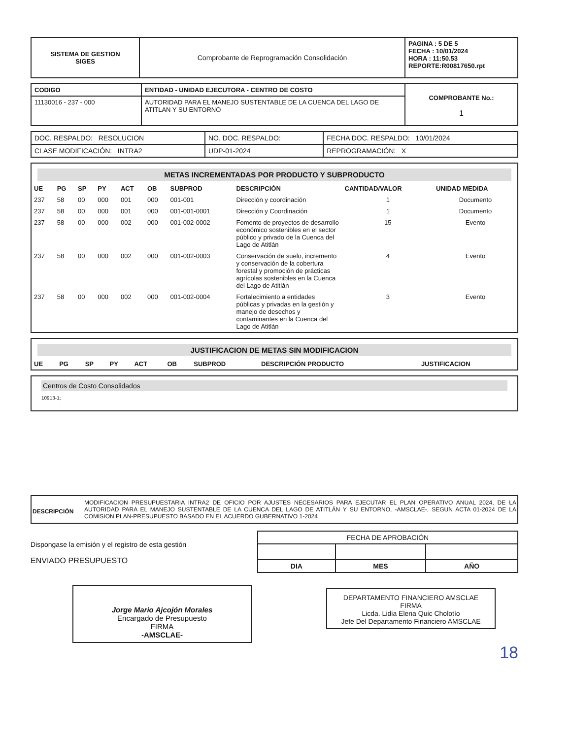| SISTEMA DE GESTION SIGES | Comprobante de Reprogramación Consolidación | PAGINA : 5 DE 5 FECHA : 10/01/2024 HORA : 11:50.53 REPORTE:R00817650.rpt |
| CODIGO | ENTIDAD - UNIDAD EJECUTORA - CENTRO DE COSTO | COMPROBANTE No.: 1 |
| 11130016 - 237 - 000 | AUTORIDAD PARA EL MANEJO SUSTENTABLE DE LA CUENCA DEL LAGO DE ATITLAN Y SU ENTORNO | |
| DOC. RESPALDO: RESOLUCION | NO. DOC. RESPALDO: | FECHA DOC. RESPALDO: 10/01/2024 |
| CLASE MODIFICACIÓN: INTRA2 | UDP-01-2024 | REPROGRAMACIÓN: X |
METAS INCREMENTADAS POR PRODUCTO Y SUBPRODUCTO
| UE | PG | SP | PY | ACT | OB | SUBPROD | DESCRIPCIÓN | CANTIDAD/VALOR | UNIDAD MEDIDA |
| --- | --- | --- | --- | --- | --- | --- | --- | --- | --- |
| 237 | 58 | 00 | 000 | 001 | 000 | 001-001 | Dirección y coordinación | 1 | Documento |
| 237 | 58 | 00 | 000 | 001 | 000 | 001-001-0001 | Dirección y Coordinación | 1 | Documento |
| 237 | 58 | 00 | 000 | 002 | 000 | 001-002-0002 | Fomento de proyectos de desarrollo económico sostenibles en el sector público y privado de la Cuenca del Lago de Atitlán | 15 | Evento |
| 237 | 58 | 00 | 000 | 002 | 000 | 001-002-0003 | Conservación de suelo, incremento y conservación de la cobertura forestal y promoción de prácticas agrícolas sostenibles en la Cuenca del Lago de Atitlán | 4 | Evento |
| 237 | 58 | 00 | 000 | 002 | 000 | 001-002-0004 | Fortalecimiento a entidades públicas y privadas en la gestión y manejo de desechos y contaminantes en la Cuenca del Lago de Atitlán | 3 | Evento |
JUSTIFICACION DE METAS SIN MODIFICACION
| UE | PG | SP | PY | ACT | OB | SUBPROD | DESCRIPCIÓN PRODUCTO | JUSTIFICACION |
| --- | --- | --- | --- | --- | --- | --- | --- | --- |
Centros de Costo Consolidados
10913-1;
DESCRIPCIÓN
MODIFICACION PRESUPUESTARIA INTRA2 DE OFICIO POR AJUSTES NECESARIOS PARA EJECUTAR EL PLAN OPERATIVO ANUAL 2024, DE LA AUTORIDAD PARA EL MANEJO SUSTENTABLE DE LA CUENCA DEL LAGO DE ATITLÁN Y SU ENTORNO, -AMSCLAE-, SEGUN ACTA 01-2024 DE LA COMISION PLAN-PRESUPUESTO BASADO EN EL ACUERDO GUBERNATIVO 1-2024
Dispongase la emisión y el registro de esta gestión
ENVIADO PRESUPUESTO
Jorge Mario Ajcojón Morales
Encargado de Presupuesto
FIRMA
-AMSCLAE-
| FECHA DE APROBACIÓN | | |
| DIA | MES | AÑO |
DEPARTAMENTO FINANCIERO AMSCLAE
FIRMA
Licda. Lidia Elena Quic Cholotío
Jefe Del Departamento Financiero AMSCLAE
18